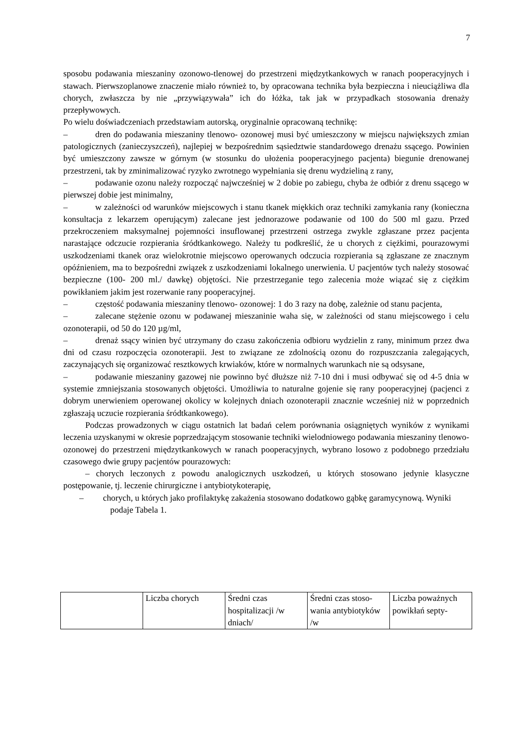7
sposobu podawania mieszaniny ozonowo-tlenowej do przestrzeni międzytkankowych w ranach pooperacyjnych i stawach. Pierwszoplanowe znaczenie miało również to, by opracowana technika była bezpieczna i nieuciążliwa dla chorych, zwłaszcza by nie „przywiązywała” ich do łóżka, tak jak w przypadkach stosowania drenaży przepływowych.
Po wielu doświadczeniach przedstawiam autorską, oryginalnie opracowaną technikę:
– dren do podawania mieszaniny tlenowo- ozonowej musi być umieszczony w miejscu największych zmian patologicznych (zanieczyszczeń), najlepiej w bezpośrednim sąsiedztwie standardowego drenażu ssącego. Powinien być umieszczony zawsze w górnym (w stosunku do ułożenia pooperacyjnego pacjenta) biegunie drenowanej przestrzeni, tak by zminimalizować ryzyko zwrotnego wypełniania się drenu wydzieliną z rany,
– podawanie ozonu należy rozpocząć najwcześniej w 2 dobie po zabiegu, chyba że odbiór z drenu ssącego w pierwszej dobie jest minimalny,
– w zależności od warunków miejscowych i stanu tkanek miękkich oraz techniki zamykania rany (konieczna konsultacja z lekarzem operującym) zalecane jest jednorazowe podawanie od 100 do 500 ml gazu. Przed przekroczeniem maksymalnej pojemności insuflowanej przestrzeni ostrzega zwykle zgłaszane przez pacjenta narastające odczucie rozpierania śródtkankowego. Należy tu podkreślić, że u chorych z ciężkimi, pourazowymi uszkodzeniami tkanek oraz wielokrotnie miejscowo operowanych odczucia rozpierania są zgłaszane ze znacznym opóźnieniem, ma to bezpośredni związek z uszkodzeniami lokalnego unerwienia. U pacjentów tych należy stosować bezpieczne (100- 200 ml./ dawkę) objętości. Nie przestrzeganie tego zalecenia może wiązać się z ciężkim powikłaniem jakim jest rozerwanie rany pooperacyjnej.
– częstość podawania mieszaniny tlenowo- ozonowej: 1 do 3 razy na dobę, zależnie od stanu pacjenta,
– zalecane stężenie ozonu w podawanej mieszaninie waha się, w zależności od stanu miejscowego i celu ozonoterapii, od 50 do 120 µg/ml,
– drenaż ssący winien być utrzymany do czasu zakończenia odbioru wydzielin z rany, minimum przez dwa dni od czasu rozpoczęcia ozonoterapii. Jest to związane ze zdolnością ozonu do rozpuszczania zalegających, zaczynających się organizować resztkowych krwiaków, które w normalnych warunkach nie są odsysane,
– podawanie mieszaniny gazowej nie powinno być dłuższe niż 7-10 dni i musi odbywać się od 4-5 dnia w systemie zmniejszania stosowanych objętości. Umożliwia to naturalne gojenie się rany pooperacyjnej (pacjenci z dobrym unerwieniem operowanej okolicy w kolejnych dniach ozonoterapii znacznie wcześniej niż w poprzednich zgłaszają uczucie rozpierania śródtkankowego).
Podczas prowadzonych w ciągu ostatnich lat badań celem porównania osiągniętych wyników z wynikami leczenia uzyskanymi w okresie poprzedzającym stosowanie techniki wielodniowego podawania mieszaniny tlenowo- ozonowej do przestrzeni międzytkankowych w ranach pooperacyjnych, wybrano losowo z podobnego przedziału czasowego dwie grupy pacjentów pourazowych:
– chorych leczonych z powodu analogicznych uszkodzeń, u których stosowano jedynie klasyczne postępowanie, tj. leczenie chirurgiczne i antybiotykoterapię,
– chorych, u których jako profilaktykę zakażenia stosowano dodatkowo gąbkę garamycynową. Wyniki podaje Tabela 1.
| | Liczba chorych | Średni czas hospitalizacji /w dniach/ | Średni czas stoso-wania antybiotyków /w | Liczba poważnych powikłań septy- |